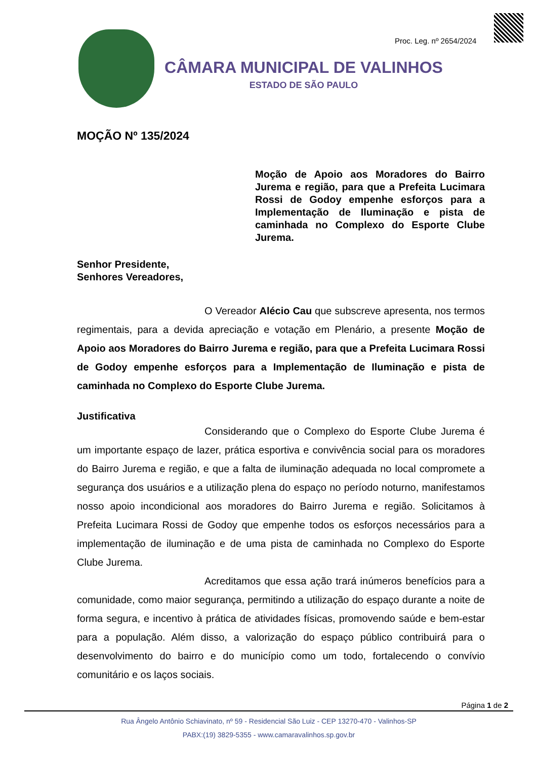Proc. Leg. nº 2654/2024
CÂMARA MUNICIPAL DE VALINHOS
ESTADO DE SÃO PAULO
MOÇÃO Nº 135/2024
Moção de Apoio aos Moradores do Bairro Jurema e região, para que a Prefeita Lucimara Rossi de Godoy empenhe esforços para a Implementação de Iluminação e pista de caminhada no Complexo do Esporte Clube Jurema.
Senhor Presidente,
Senhores Vereadores,
O Vereador Alécio Cau que subscreve apresenta, nos termos regimentais, para a devida apreciação e votação em Plenário, a presente Moção de Apoio aos Moradores do Bairro Jurema e região, para que a Prefeita Lucimara Rossi de Godoy empenhe esforços para a Implementação de Iluminação e pista de caminhada no Complexo do Esporte Clube Jurema.
Justificativa
Considerando que o Complexo do Esporte Clube Jurema é um importante espaço de lazer, prática esportiva e convivência social para os moradores do Bairro Jurema e região, e que a falta de iluminação adequada no local compromete a segurança dos usuários e a utilização plena do espaço no período noturno, manifestamos nosso apoio incondicional aos moradores do Bairro Jurema e região. Solicitamos à Prefeita Lucimara Rossi de Godoy que empenhe todos os esforços necessários para a implementação de iluminação e de uma pista de caminhada no Complexo do Esporte Clube Jurema.
Acreditamos que essa ação trará inúmeros benefícios para a comunidade, como maior segurança, permitindo a utilização do espaço durante a noite de forma segura, e incentivo à prática de atividades físicas, promovendo saúde e bem-estar para a população. Além disso, a valorização do espaço público contribuirá para o desenvolvimento do bairro e do município como um todo, fortalecendo o convívio comunitário e os laços sociais.
Página 1 de 2
Rua Ângelo Antônio Schiavinato, nº 59 - Residencial São Luiz - CEP 13270-470 - Valinhos-SP
PABX:(19) 3829-5355 - www.camaravalinhos.sp.gov.br